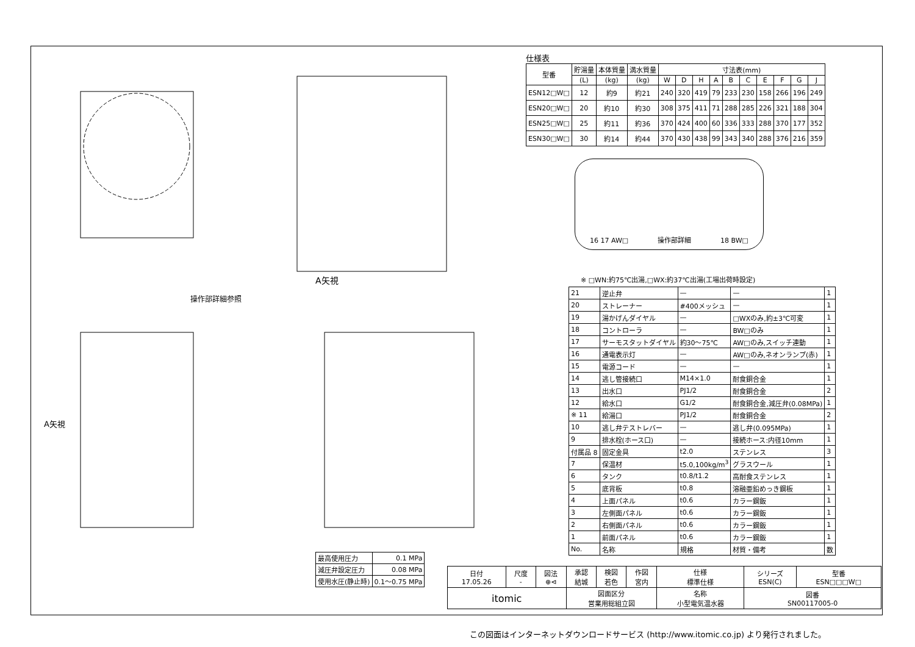A矢視
操作部詳細参照
A矢視
| 最高使用圧力 | 0.1 MPa |
| 減圧弁設定圧力 | 0.08 MPa |
| 使用水圧(静止時) | 0.1～0.75 MPa |
仕様表
| 型番 | 貯湯量 | 本体質量 | 満水質量 | 寸法表(mm) | | | | | | | | | |
| --- | --- | --- | --- | --- | --- | --- | --- | --- | --- | --- | --- | --- | --- |
| | (L) | (kg) | (kg) | W | D | H | A | B | C | E | F | G | J |
| ESN12□W□ | 12 | 約9 | 約21 | 240 | 320 | 419 | 79 | 233 | 230 | 158 | 266 | 196 | 249 |
| ESN20□W□ | 20 | 約10 | 約30 | 308 | 375 | 411 | 71 | 288 | 285 | 226 | 321 | 188 | 304 |
| ESN25□W□ | 25 | 約11 | 約36 | 370 | 424 | 400 | 60 | 336 | 333 | 288 | 370 | 177 | 352 |
| ESN30□W□ | 30 | 約14 | 約44 | 370 | 430 | 438 | 99 | 343 | 340 | 288 | 376 | 216 | 359 |
16 17 AW□ 操作部詳細 18 BW□
※ □WN:約75℃出湯,□WX:約37℃出湯(工場出荷時設定)
| 21 | 逆止弁 | — | — | 1 |
| 20 | ストレーナー | #400メッシュ | — | 1 |
| 19 | 湯かげんダイヤル | — | □WXのみ,約±3℃可変 | 1 |
| 18 | コントローラ | — | BW□のみ | 1 |
| 17 | サーモスタットダイヤル | 約30～75℃ | AW□のみ,スイッチ連動 | 1 |
| 16 | 通電表示灯 | — | AW□のみ,ネオンランプ(赤) | 1 |
| 15 | 電源コード | — | — | 1 |
| 14 | 逃し管接続口 | M14×1.0 | 耐食銅合金 | 1 |
| 13 | 出水口 | PJ1/2 | 耐食銅合金 | 2 |
| 12 | 給水口 | G1/2 | 耐食銅合金,減圧弁(0.08MPa) | 1 |
| ※ 11 | 給湯口 | PJ1/2 | 耐食銅合金 | 2 |
| 10 | 逃し弁テストレバー | — | 逃し弁(0.095MPa) | 1 |
| 9 | 排水栓(ホース口) | — | 接続ホース:内径10mm | 1 |
| 付属品 8 | 固定金具 | t2.0 | ステンレス | 3 |
| 7 | 保温材 | t5.0,100kg/m<sup>3</sup> | グラスウール | 1 |
| 6 | タンク | t0.8/t1.2 | 高耐食ステンレス | 1 |
| 5 | 底背板 | t0.8 | 溶融亜鉛めっき鋼板 | 1 |
| 4 | 上面パネル | t0.6 | カラー鋼鈑 | 1 |
| 3 | 左側面パネル | t0.6 | カラー鋼鈑 | 1 |
| 2 | 右側面パネル | t0.6 | カラー鋼鈑 | 1 |
| 1 | 前面パネル | t0.6 | カラー鋼鈑 | 1 |
| No. | 名称 | 規格 | 材質・備考 | 数 |
| 日付 17.05.26 | 尺度 - | 図法 ⊕⊲ | 承認 結城 | 検図 若色 | 作図 宮内 | 仕様 標準仕様 | シリーズ ESN(C) | 型番 ESN□□□W□ |
| itomic | | | 図面区分 営業用総組立図 | | | 名称 小型電気温水器 | 図番 SN00117005-0 | |
この図面はインターネットダウンロードサービス (http://www.itomic.co.jp) より発行されました。